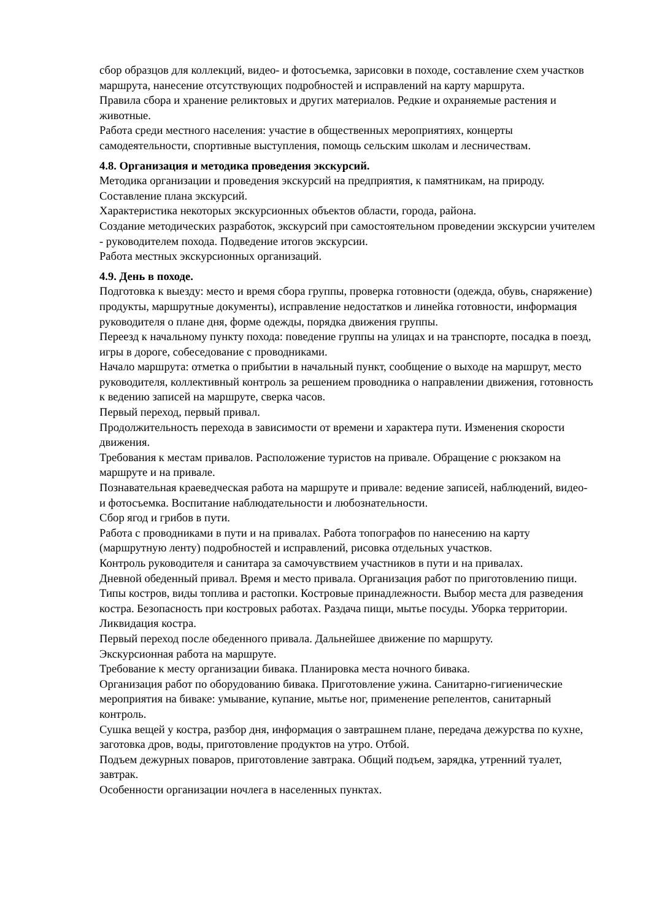сбор образцов для коллекций, видео- и фотосъемка, зарисовки в походе, составление схем участков маршрута, нанесение отсутствующих подробностей и исправлений на карту маршрута.
Правила сбора и хранение реликтовых и других материалов. Редкие и охраняемые растения и животные.
Работа среди местного населения: участие в общественных мероприятиях, концерты самодеятельности, спортивные выступления, помощь сельским школам и лесничествам.
4.8. Организация и методика проведения экскурсий.
Методика организации и проведения экскурсий на предприятия, к памятникам, на природу. Составление плана экскурсий.
Характеристика некоторых экскурсионных объектов области, города, района.
Создание методических разработок, экскурсий при самостоятельном проведении экскурсии учителем - руководителем похода. Подведение итогов экскурсии.
Работа местных экскурсионных организаций.
4.9. День в походе.
Подготовка к выезду: место и время сбора группы, проверка готовности (одежда, обувь, снаряжение) продукты, маршрутные документы), исправление недостатков и линейка готовности, информация руководителя о плане дня, форме одежды, порядка движения группы.
Переезд к начальному пункту похода: поведение группы на улицах и на транспорте, посадка в поезд, игры в дороге, собеседование с проводниками.
Начало маршрута: отметка о прибытии в начальный пункт, сообщение о выходе на маршрут, место руководителя, коллективный контроль за решением проводника о направлении движения, готовность к ведению записей на маршруте, сверка часов.
Первый переход, первый привал.
Продолжительность перехода в зависимости от времени и характера пути. Изменения скорости движения.
Требования к местам привалов. Расположение туристов на привале. Обращение с рюкзаком на маршруте и на привале.
Познавательная краеведческая работа на маршруте и привале: ведение записей, наблюдений, видео- и фотосъемка. Воспитание наблюдательности и любознательности.
Сбор ягод и грибов в пути.
Работа с проводниками в пути и на привалах. Работа топографов по нанесению на карту (маршрутную ленту) подробностей и исправлений, рисовка отдельных участков.
Контроль руководителя и санитара за самочувствием участников в пути и на привалах.
Дневной обеденный привал. Время и место привала. Организация работ по приготовлению пищи. Типы костров, виды топлива и растопки. Костровые принадлежности. Выбор места для разведения костра. Безопасность при костровых работах. Раздача пищи, мытье посуды. Уборка территории. Ликвидация костра.
Первый переход после обеденного привала. Дальнейшее движение по маршруту.
Экскурсионная работа на маршруте.
Требование к месту организации бивака. Планировка места ночного бивака.
Организация работ по оборудованию бивака. Приготовление ужина. Санитарно-гигиенические мероприятия на биваке: умывание, купание, мытье ног, применение репелентов, санитарный контроль.
Сушка вещей у костра, разбор дня, информация о завтрашнем плане, передача дежурства по кухне, заготовка дров, воды, приготовление продуктов на утро. Отбой.
Подъем дежурных поваров, приготовление завтрака. Общий подъем, зарядка, утренний туалет, завтрак.
Особенности организации ночлега в населенных пунктах.